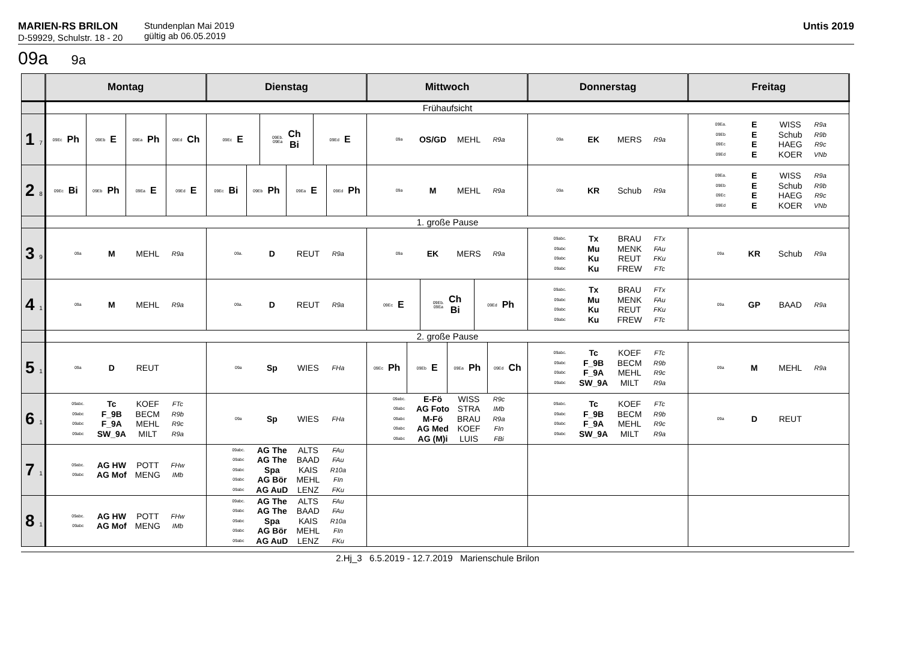MARIEN-RS BRILON
D-59929, Schulstr. 18 - 20
Stundenplan Mai 2019
gültig ab 06.05.2019
Untis 2019
09a 9a
| | Montag | Dienstag | Mittwoch | Donnerstag | Freitag |
| --- | --- | --- | --- | --- | --- |
| | Frühaufsicht | | | | |
| 1 7 | 09Ec Ph 09Eb E 09Ea Ph 09Ed Ch | 09Ec E 09Eb. 09Ea Ch Bi 09Ed E | 09a OS/GD MEHL R9a | 09a EK MERS R9a | 09Ea. E WISS R9a 09Eb E Schub R9b 09Ec E HAEG R9c 09Ed E KOER VNb |
| 2 8 | 09Ec Bi 09Eb Ph 09Ea E 09Ed E | 09Ec Bi 09Eb Ph 09Ea E 09Ed Ph | 09a M MEHL R9a | 09a KR Schub R9a | 09Ea. E WISS R9a 09Eb E Schub R9b 09Ec E HAEG R9c 09Ed E KOER VNb |
| | 1. große Pause | | | | |
| 3 9 | 09a M MEHL R9a | 09a. D REUT R9a | 09a EK MERS R9a | 09abc. Tx BRAU FTx 09abc Mu MENK FAu 09abc Ku REUT FKu 09abc Ku FREW FTc | 09a KR Schub R9a |
| 4 1 | 09a M MEHL R9a | 09a. D REUT R9a | 09Ec E 09Eb. 09Ea Ch Bi 09Ed Ph | 09abc. Tx BRAU FTx 09abc Mu MENK FAu 09abc Ku REUT FKu 09abc Ku FREW FTc | 09a GP BAAD R9a |
| | 2. große Pause | | | | |
| 5 1 | 09a D REUT | 09a Sp WIES FHa | 09Ec Ph 09Eb E 09Ea Ph 09Ed Ch | 09abc. Tc KOEF FTc 09abc F_9B BECM R9b 09abc F_9A MEHL R9c 09abc SW_9A MILT R9a | 09a M MEHL R9a |
| 6 1 | 09abc. Tc KOEF FTc 09abc F_9B BECM R9b 09abc F_9A MEHL R9c 09abc SW_9A MILT R9a | 09a Sp WIES FHa | 09abc. E-Fö WISS R9c 09abc AG Foto STRA IMb 09abc M-Fö BRAU R9a 09abc AG Med KOEF FIn 09abc AG (M)i LUIS FBi | 09abc. Tc KOEF FTc 09abc F_9B BECM R9b 09abc F_9A MEHL R9c 09abc SW_9A MILT R9a | 09a D REUT |
| 7 1 | 09abc. AG HW POTT FHw 09abc AG Mof MENG IMb | 09abc. AG The ALTS FAu 09abc AG The BAAD FAu 09abc Spa KAIS R10a 09abc AG Bör MEHL FIn 09abc AG AuD LENZ FKu | | | |
| 8 1 | 09abc. AG HW POTT FHw 09abc AG Mof MENG IMb | 09abc. AG The ALTS FAu 09abc AG The BAAD FAu 09abc Spa KAIS R10a 09abc AG Bör MEHL FIn 09abc AG AuD LENZ FKu | | | |
2.Hj_3 6.5.2019 - 12.7.2019 Marienschule Brilon